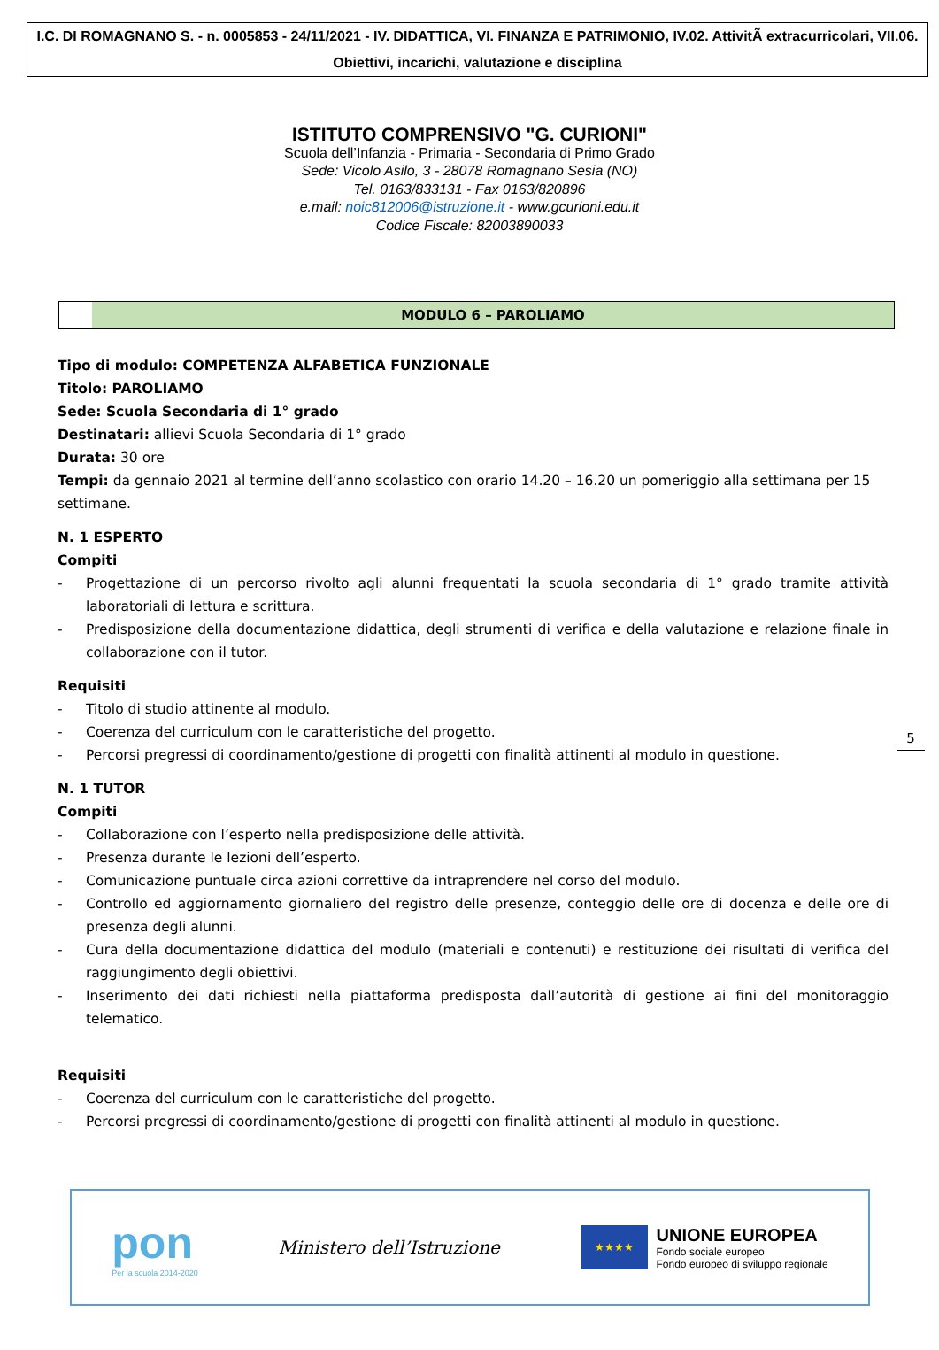I.C. DI ROMAGNANO S. - n. 0005853 - 24/11/2021 - IV. DIDATTICA, VI. FINANZA E PATRIMONIO, IV.02. AttivitÃ extracurricolari, VII.06. Obiettivi, incarichi, valutazione e disciplina
ISTITUTO COMPRENSIVO "G. CURIONI"
Scuola dell’Infanzia - Primaria - Secondaria di Primo Grado
Sede: Vicolo Asilo, 3 - 28078 Romagnano Sesia (NO)
Tel. 0163/833131 - Fax 0163/820896
e.mail: noic812006@istruzione.it - www.gcurioni.edu.it
Codice Fiscale: 82003890033
MODULO 6 – PAROLIAMO
Tipo di modulo: COMPETENZA ALFABETICA FUNZIONALE
Titolo: PAROLIAMO
Sede: Scuola Secondaria di 1° grado
Destinatari: allievi Scuola Secondaria di 1° grado
Durata: 30 ore
Tempi: da gennaio 2021 al termine dell’anno scolastico con orario 14.20 – 16.20 un pomeriggio alla settimana per 15 settimane.
N. 1 ESPERTO
Compiti
- Progettazione di un percorso rivolto agli alunni frequentati la scuola secondaria di 1° grado tramite attività laboratoriali di lettura e scrittura.
- Predisposizione della documentazione didattica, degli strumenti di verifica e della valutazione e relazione finale in collaborazione con il tutor.
Requisiti
- Titolo di studio attinente al modulo.
- Coerenza del curriculum con le caratteristiche del progetto.
- Percorsi pregressi di coordinamento/gestione di progetti con finalità attinenti al modulo in questione.
N. 1 TUTOR
Compiti
- Collaborazione con l’esperto nella predisposizione delle attività.
- Presenza durante le lezioni dell’esperto.
- Comunicazione puntuale circa azioni correttive da intraprendere nel corso del modulo.
- Controllo ed aggiornamento giornaliero del registro delle presenze, conteggio delle ore di docenza e delle ore di presenza degli alunni.
- Cura della documentazione didattica del modulo (materiali e contenuti) e restituzione dei risultati di verifica del raggiungimento degli obiettivi.
- Inserimento dei dati richiesti nella piattaforma predisposta dall’autorità di gestione ai fini del monitoraggio telematico.
Requisiti
- Coerenza del curriculum con le caratteristiche del progetto.
- Percorsi pregressi di coordinamento/gestione di progetti con finalità attinenti al modulo in questione.
5
pon
Per la scuola 2014-2020
Ministero dell’Istruzione
★★★★
UNIONE EUROPEA
Fondo sociale europeo
Fondo europeo di sviluppo regionale